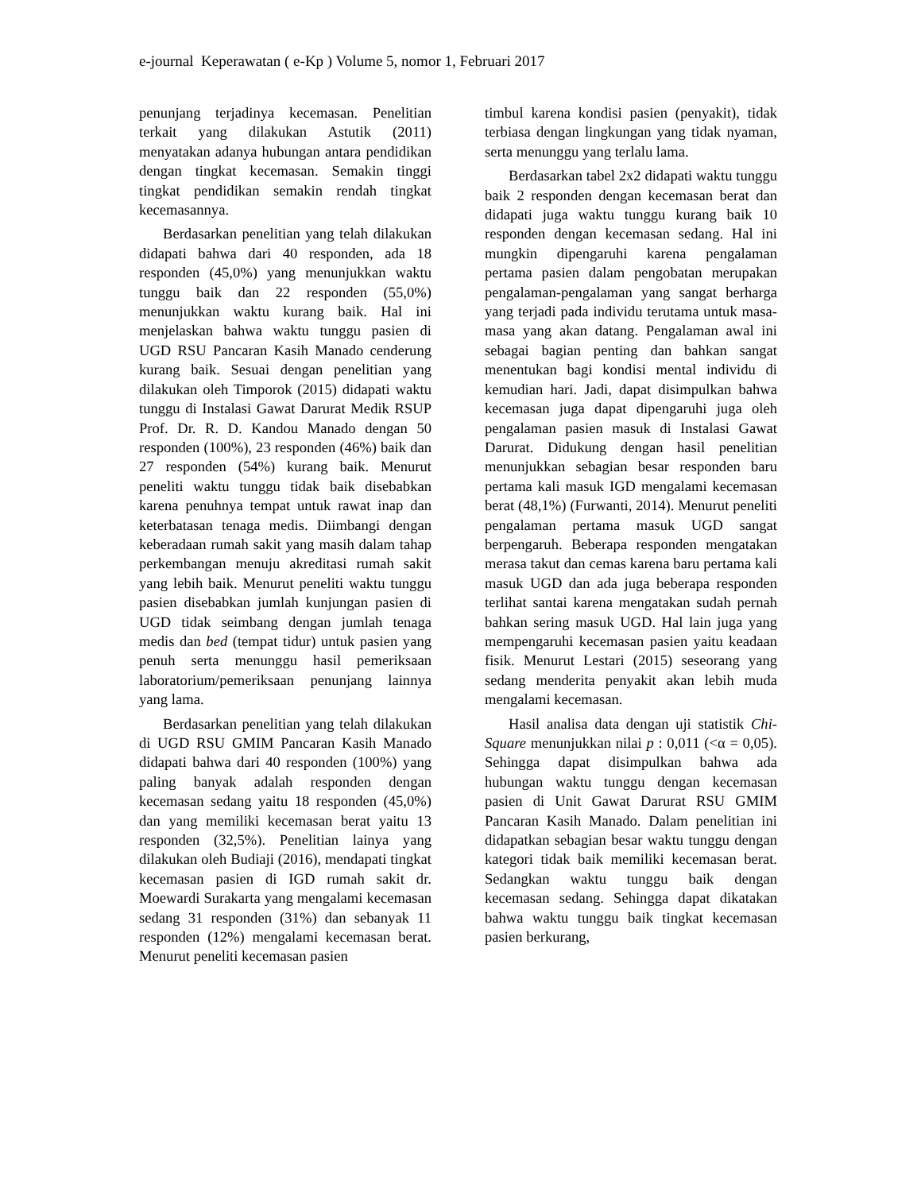e-journal Keperawatan ( e-Kp ) Volume 5, nomor 1, Februari 2017
penunjang terjadinya kecemasan. Penelitian terkait yang dilakukan Astutik (2011) menyatakan adanya hubungan antara pendidikan dengan tingkat kecemasan. Semakin tinggi tingkat pendidikan semakin rendah tingkat kecemasannya.
Berdasarkan penelitian yang telah dilakukan didapati bahwa dari 40 responden, ada 18 responden (45,0%) yang menunjukkan waktu tunggu baik dan 22 responden (55,0%) menunjukkan waktu kurang baik. Hal ini menjelaskan bahwa waktu tunggu pasien di UGD RSU Pancaran Kasih Manado cenderung kurang baik. Sesuai dengan penelitian yang dilakukan oleh Timporok (2015) didapati waktu tunggu di Instalasi Gawat Darurat Medik RSUP Prof. Dr. R. D. Kandou Manado dengan 50 responden (100%), 23 responden (46%) baik dan 27 responden (54%) kurang baik. Menurut peneliti waktu tunggu tidak baik disebabkan karena penuhnya tempat untuk rawat inap dan keterbatasan tenaga medis. Diimbangi dengan keberadaan rumah sakit yang masih dalam tahap perkembangan menuju akreditasi rumah sakit yang lebih baik. Menurut peneliti waktu tunggu pasien disebabkan jumlah kunjungan pasien di UGD tidak seimbang dengan jumlah tenaga medis dan bed (tempat tidur) untuk pasien yang penuh serta menunggu hasil pemeriksaan laboratorium/pemeriksaan penunjang lainnya yang lama.
Berdasarkan penelitian yang telah dilakukan di UGD RSU GMIM Pancaran Kasih Manado didapati bahwa dari 40 responden (100%) yang paling banyak adalah responden dengan kecemasan sedang yaitu 18 responden (45,0%) dan yang memiliki kecemasan berat yaitu 13 responden (32,5%). Penelitian lainya yang dilakukan oleh Budiaji (2016), mendapati tingkat kecemasan pasien di IGD rumah sakit dr. Moewardi Surakarta yang mengalami kecemasan sedang 31 responden (31%) dan sebanyak 11 responden (12%) mengalami kecemasan berat. Menurut peneliti kecemasan pasien
timbul karena kondisi pasien (penyakit), tidak terbiasa dengan lingkungan yang tidak nyaman, serta menunggu yang terlalu lama.
Berdasarkan tabel 2x2 didapati waktu tunggu baik 2 responden dengan kecemasan berat dan didapati juga waktu tunggu kurang baik 10 responden dengan kecemasan sedang. Hal ini mungkin dipengaruhi karena pengalaman pertama pasien dalam pengobatan merupakan pengalaman-pengalaman yang sangat berharga yang terjadi pada individu terutama untuk masa-masa yang akan datang. Pengalaman awal ini sebagai bagian penting dan bahkan sangat menentukan bagi kondisi mental individu di kemudian hari. Jadi, dapat disimpulkan bahwa kecemasan juga dapat dipengaruhi juga oleh pengalaman pasien masuk di Instalasi Gawat Darurat. Didukung dengan hasil penelitian menunjukkan sebagian besar responden baru pertama kali masuk IGD mengalami kecemasan berat (48,1%) (Furwanti, 2014). Menurut peneliti pengalaman pertama masuk UGD sangat berpengaruh. Beberapa responden mengatakan merasa takut dan cemas karena baru pertama kali masuk UGD dan ada juga beberapa responden terlihat santai karena mengatakan sudah pernah bahkan sering masuk UGD. Hal lain juga yang mempengaruhi kecemasan pasien yaitu keadaan fisik. Menurut Lestari (2015) seseorang yang sedang menderita penyakit akan lebih muda mengalami kecemasan.
Hasil analisa data dengan uji statistik Chi-Square menunjukkan nilai p : 0,011 (<α = 0,05). Sehingga dapat disimpulkan bahwa ada hubungan waktu tunggu dengan kecemasan pasien di Unit Gawat Darurat RSU GMIM Pancaran Kasih Manado. Dalam penelitian ini didapatkan sebagian besar waktu tunggu dengan kategori tidak baik memiliki kecemasan berat. Sedangkan waktu tunggu baik dengan kecemasan sedang. Sehingga dapat dikatakan bahwa waktu tunggu baik tingkat kecemasan pasien berkurang,